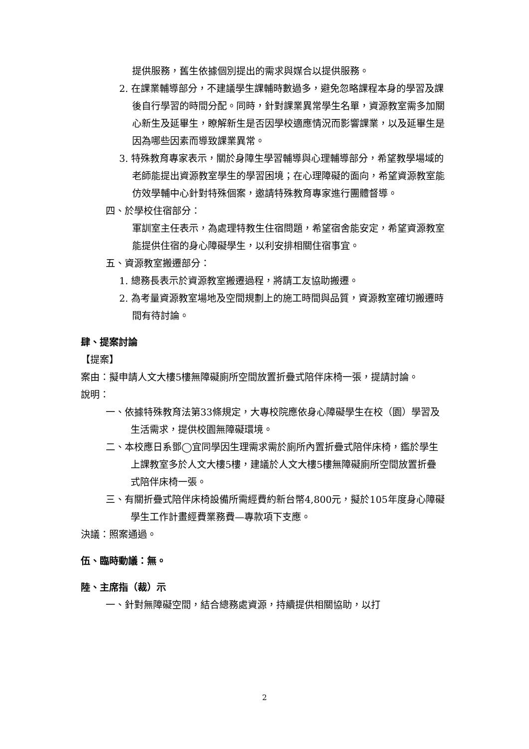提供服務，舊生依據個別提出的需求與媒合以提供服務。
2. 在課業輔導部分，不建議學生課輔時數過多，避免忽略課程本身的學習及課後自行學習的時間分配。同時，針對課業異常學生名單，資源教室需多加關心新生及延畢生，瞭解新生是否因學校適應情況而影響課業，以及延畢生是因為哪些因素而導致課業異常。
3. 特殊教育專家表示，關於身障生學習輔導與心理輔導部分，希望教學場域的老師能提出資源教室學生的學習困境；在心理障礙的面向，希望資源教室能仿效學輔中心針對特殊個案，邀請特殊教育專家進行團體督導。
四、於學校住宿部分：
軍訓室主任表示，為處理特教生住宿問題，希望宿舍能安定，希望資源教室能提供住宿的身心障礙學生，以利安排相關住宿事宜。
五、資源教室搬遷部分：
1. 總務長表示於資源教室搬遷過程，將請工友協助搬遷。
2. 為考量資源教室場地及空間規劃上的施工時間與品質，資源教室確切搬遷時間有待討論。
肆、提案討論
【提案】
案由：擬申請人文大樓5樓無障礙廁所空間放置折疊式陪伴床椅一張，提請討論。
說明：
一、依據特殊教育法第33條規定，大專校院應依身心障礙學生在校（園）學習及生活需求，提供校園無障礙環境。
二、本校應日系鄧◯宜同學因生理需求需於廁所內置折疊式陪伴床椅，鑑於學生上課教室多於人文大樓5樓，建議於人文大樓5樓無障礙廁所空間放置折疊式陪伴床椅一張。
三、有關折疊式陪伴床椅設備所需經費約新台幣4,800元，擬於105年度身心障礙學生工作計畫經費業務費—專款項下支應。
決議：照案通過。
伍、臨時動議：無。
陸、主席指（裁）示
一、針對無障礙空間，結合總務處資源，持續提供相關協助，以打
2